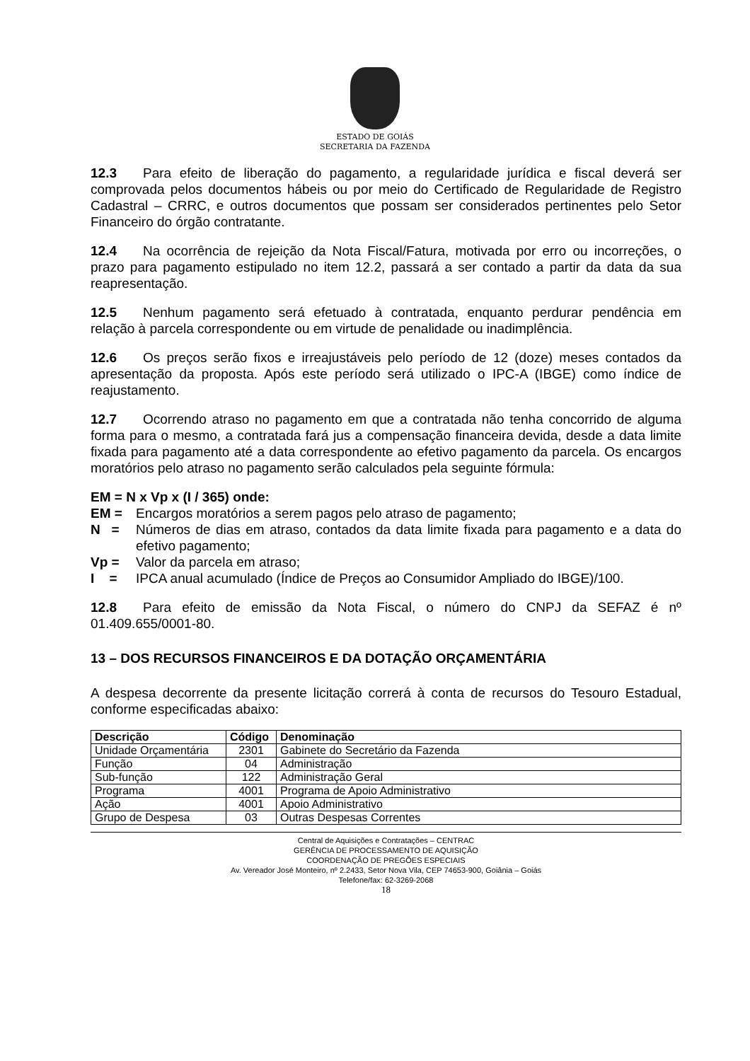ESTADO DE GOIÁS
SECRETARIA DA FAZENDA
12.3 Para efeito de liberação do pagamento, a regularidade jurídica e fiscal deverá ser comprovada pelos documentos hábeis ou por meio do Certificado de Regularidade de Registro Cadastral – CRRC, e outros documentos que possam ser considerados pertinentes pelo Setor Financeiro do órgão contratante.
12.4 Na ocorrência de rejeição da Nota Fiscal/Fatura, motivada por erro ou incorreções, o prazo para pagamento estipulado no item 12.2, passará a ser contado a partir da data da sua reapresentação.
12.5 Nenhum pagamento será efetuado à contratada, enquanto perdurar pendência em relação à parcela correspondente ou em virtude de penalidade ou inadimplência.
12.6 Os preços serão fixos e irreajustáveis pelo período de 12 (doze) meses contados da apresentação da proposta. Após este período será utilizado o IPC-A (IBGE) como índice de reajustamento.
12.7 Ocorrendo atraso no pagamento em que a contratada não tenha concorrido de alguma forma para o mesmo, a contratada fará jus a compensação financeira devida, desde a data limite fixada para pagamento até a data correspondente ao efetivo pagamento da parcela. Os encargos moratórios pelo atraso no pagamento serão calculados pela seguinte fórmula:
EM = N x Vp x (I / 365) onde:
EM = Encargos moratórios a serem pagos pelo atraso de pagamento;
N = Números de dias em atraso, contados da data limite fixada para pagamento e a data do efetivo pagamento;
Vp = Valor da parcela em atraso;
I = IPCA anual acumulado (Índice de Preços ao Consumidor Ampliado do IBGE)/100.
12.8 Para efeito de emissão da Nota Fiscal, o número do CNPJ da SEFAZ é nº 01.409.655/0001-80.
13 – DOS RECURSOS FINANCEIROS E DA DOTAÇÃO ORÇAMENTÁRIA
A despesa decorrente da presente licitação correrá à conta de recursos do Tesouro Estadual, conforme especificadas abaixo:
| Descrição | Código | Denominação |
| --- | --- | --- |
| Unidade Orçamentária | 2301 | Gabinete do Secretário da Fazenda |
| Função | 04 | Administração |
| Sub-função | 122 | Administração Geral |
| Programa | 4001 | Programa de Apoio Administrativo |
| Ação | 4001 | Apoio Administrativo |
| Grupo de Despesa | 03 | Outras Despesas Correntes |
Central de Aquisições e Contratações – CENTRAC
GERÊNCIA DE PROCESSAMENTO DE AQUISIÇÃO
COORDENAÇÃO DE PREGÕES ESPECIAIS
Av. Vereador José Monteiro, nº 2.2433, Setor Nova Vila, CEP 74653-900, Goiânia – Goiás
Telefone/fax: 62-3269-2068
18